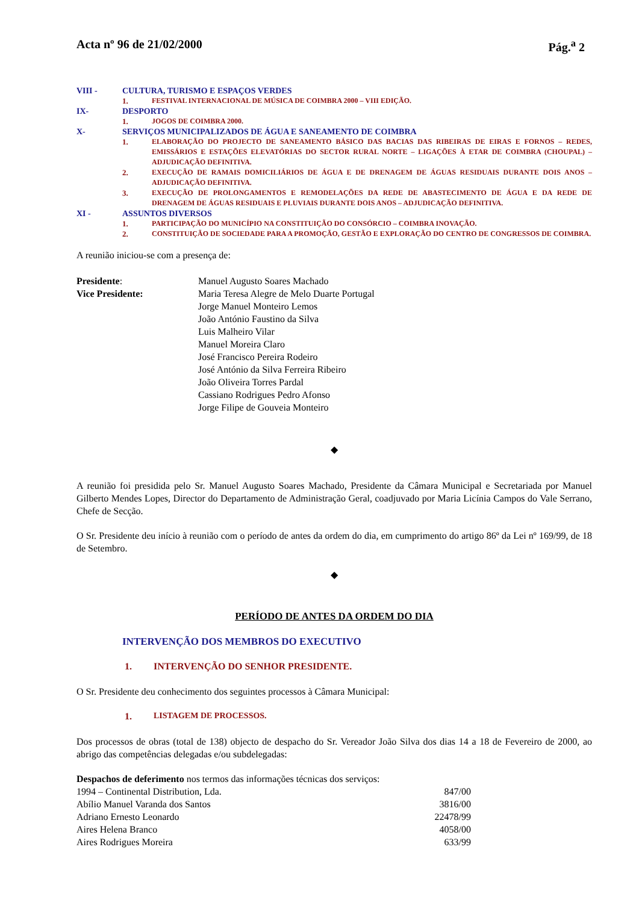Acta nº 96 de 21/02/2000 Pág.<sup>a</sup> 2
VIII - CULTURA, TURISMO E ESPAÇOS VERDES
1. FESTIVAL INTERNACIONAL DE MÚSICA DE COIMBRA 2000 – VIII EDIÇÃO.
IX- DESPORTO
1. JOGOS DE COIMBRA 2000.
X- SERVIÇOS MUNICIPALIZADOS DE ÁGUA E SANEAMENTO DE COIMBRA
1. ELABORAÇÃO DO PROJECTO DE SANEAMENTO BÁSICO DAS BACIAS DAS RIBEIRAS DE EIRAS E FORNOS – REDES, EMISSÁRIOS E ESTAÇÕES ELEVATÓRIAS DO SECTOR RURAL NORTE – LIGAÇÕES À ETAR DE COIMBRA (CHOUPAL) – ADJUDICAÇÃO DEFINITIVA.
2. EXECUÇÃO DE RAMAIS DOMICILIÁRIOS DE ÁGUA E DE DRENAGEM DE ÁGUAS RESIDUAIS DURANTE DOIS ANOS – ADJUDICAÇÃO DEFINITIVA.
3. EXECUÇÃO DE PROLONGAMENTOS E REMODELAÇÕES DA REDE DE ABASTECIMENTO DE ÁGUA E DA REDE DE DRENAGEM DE ÁGUAS RESIDUAIS E PLUVIAIS DURANTE DOIS ANOS – ADJUDICAÇÃO DEFINITIVA.
XI - ASSUNTOS DIVERSOS
1. PARTICIPAÇÃO DO MUNICÍPIO NA CONSTITUIÇÃO DO CONSÓRCIO – COIMBRA INOVAÇÃO.
2. CONSTITUIÇÃO DE SOCIEDADE PARA A PROMOÇÃO, GESTÃO E EXPLORAÇÃO DO CENTRO DE CONGRESSOS DE COIMBRA.
A reunião iniciou-se com a presença de:
| Presidente : | Manuel Augusto Soares Machado |
| Vice Presidente: | Maria Teresa Alegre de Melo Duarte Portugal |
| | Jorge Manuel Monteiro Lemos |
| | João António Faustino da Silva |
| | Luis Malheiro Vilar |
| | Manuel Moreira Claro |
| | José Francisco Pereira Rodeiro |
| | José António da Silva Ferreira Ribeiro |
| | João Oliveira Torres Pardal |
| | Cassiano Rodrigues Pedro Afonso |
| | Jorge Filipe de Gouveia Monteiro |
◆
A reunião foi presidida pelo Sr. Manuel Augusto Soares Machado, Presidente da Câmara Municipal e Secretariada por Manuel Gilberto Mendes Lopes, Director do Departamento de Administração Geral, coadjuvado por Maria Licínia Campos do Vale Serrano, Chefe de Secção.
O Sr. Presidente deu início à reunião com o período de antes da ordem do dia, em cumprimento do artigo 86º da Lei nº 169/99, de 18 de Setembro.
◆
PERÍODO DE ANTES DA ORDEM DO DIA
INTERVENÇÃO DOS MEMBROS DO EXECUTIVO
1. INTERVENÇÃO DO SENHOR PRESIDENTE.
O Sr. Presidente deu conhecimento dos seguintes processos à Câmara Municipal:
1. LISTAGEM DE PROCESSOS.
Dos processos de obras (total de 138) objecto de despacho do Sr. Vereador João Silva dos dias 14 a 18 de Fevereiro de 2000, ao abrigo das competências delegadas e/ou subdelegadas:
Despachos de deferimento nos termos das informações técnicas dos serviços:
| 1994 – Continental Distribution, Lda. | 847/00 |
| Abílio Manuel Varanda dos Santos | 3816/00 |
| Adriano Ernesto Leonardo | 22478/99 |
| Aires Helena Branco | 4058/00 |
| Aires Rodrigues Moreira | 633/99 |